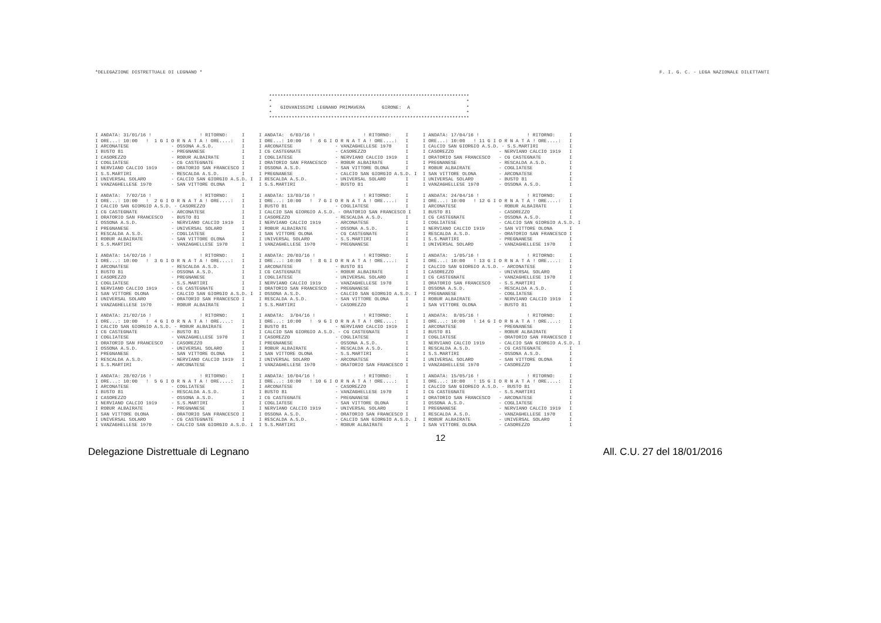*DELEGAZIONE DISTRETTUALE DI LEGNANO * F. I. G. C. - LEGA NAZIONALE DILETTANTI
***********************************************************************
*                                                                     *
*   GIOVANISSIMI LEGNANO PRIMAVERA      GIRONE:  A                    *
*                                                                     *
***********************************************************************
I ANDATA: 31/01/16 !                 ! RITORNO:     I
I ORE...: 10:00   !  1 G I O R N A T A ! ORE....:   I
I ARCONATESE               - OSSONA A.S.D.          I
I BUSTO 81                 - PREGNANESE             I
I CASOREZZO                - ROBUR ALBAIRATE        I
I COGLIATESE               - CG CASTEGNATE          I
I NERVIANO CALCIO 1919     - ORATORIO SAN FRANCESCO I
I S.S.MARTIRI              - RESCALDA A.S.D.        I
I UNIVERSAL SOLARO         - CALCIO SAN GIORGIO A.S.D. I
I VANZAGHELLESE 1970       - SAN VITTORE OLONA      I

I ANDATA:  7/02/16 !                 ! RITORNO:     I
I ORE...: 10:00   !  2 G I O R N A T A ! ORE....:   I
I CALCIO SAN GIORGIO A.S.D. - CASOREZZO             I
I CG CASTEGNATE            - ARCONATESE             I
I ORATORIO SAN FRANCESCO   - BUSTO 81               I
I OSSONA A.S.D.            - NERVIANO CALCIO 1919   I
I PREGNANESE               - UNIVERSAL SOLARO       I
I RESCALDA A.S.D.          - COGLIATESE             I
I ROBUR ALBAIRATE          - SAN VITTORE OLONA      I
I S.S.MARTIRI              - VANZAGHELLESE 1970     I

I ANDATA: 14/02/16 !                 ! RITORNO:     I
I ORE...: 10:00   !  3 G I O R N A T A ! ORE....:   I
I ARCONATESE               - RESCALDA A.S.D.        I
I BUSTO 81                 - OSSONA A.S.D.          I
I CASOREZZO                - PREGNANESE             I
I COGLIATESE               - S.S.MARTIRI            I
I NERVIANO CALCIO 1919     - CG CASTEGNATE          I
I SAN VITTORE OLONA        - CALCIO SAN GIORGIO A.S.D. I
I UNIVERSAL SOLARO         - ORATORIO SAN FRANCESCO I
I VANZAGHELLESE 1970       - ROBUR ALBAIRATE        I

I ANDATA: 21/02/16 !                 ! RITORNO:     I
I ORE...: 10:00   !  4 G I O R N A T A ! ORE....:   I
I CALCIO SAN GIORGIO A.S.D. - ROBUR ALBAIRATE       I
I CG CASTEGNATE            - BUSTO 81               I
I COGLIATESE               - VANZAGHELLESE 1970     I
I ORATORIO SAN FRANCESCO   - CASOREZZO              I
I OSSONA A.S.D.            - UNIVERSAL SOLARO       I
I PREGNANESE               - SAN VITTORE OLONA      I
I RESCALDA A.S.D.          - NERVIANO CALCIO 1919   I
I S.S.MARTIRI              - ARCONATESE             I

I ANDATA: 28/02/16 !                 ! RITORNO:     I
I ORE...: 10:00   !  5 G I O R N A T A ! ORE....:   I
I ARCONATESE               - COGLIATESE             I
I BUSTO 81                 - RESCALDA A.S.D.        I
I CASOREZZO                - OSSONA A.S.D.          I
I NERVIANO CALCIO 1919     - S.S.MARTIRI            I
I ROBUR ALBAIRATE          - PREGNANESE             I
I SAN VITTORE OLONA        - ORATORIO SAN FRANCESCO I
I UNIVERSAL SOLARO         - CG CASTEGNATE          I
I VANZAGHELLESE 1970       - CALCIO SAN GIORGIO A.S.D. I
I ANDATA:  6/03/16 !                 ! RITORNO:     I
I ORE...: 10:00   !  6 G I O R N A T A ! ORE....:   I
I ARCONATESE               - VANZAGHELLESE 1970     I
I CG CASTEGNATE            - CASOREZZO              I
I COGLIATESE               - NERVIANO CALCIO 1919   I
I ORATORIO SAN FRANCESCO   - ROBUR ALBAIRATE        I
I OSSONA A.S.D.            - SAN VITTORE OLONA      I
I PREGNANESE               - CALCIO SAN GIORGIO A.S.D. I
I RESCALDA A.S.D.          - UNIVERSAL SOLARO       I
I S.S.MARTIRI              - BUSTO 81               I

I ANDATA: 13/03/16 !                 ! RITORNO:     I
I ORE...: 10:00   !  7 G I O R N A T A ! ORE....:   I
I BUSTO 81                 - COGLIATESE             I
I CALCIO SAN GIORGIO A.S.D. - ORATORIO SAN FRANCESCO I
I CASOREZZO                - RESCALDA A.S.D.        I
I NERVIANO CALCIO 1919     - ARCONATESE             I
I ROBUR ALBAIRATE          - OSSONA A.S.D.          I
I SAN VITTORE OLONA        - CG CASTEGNATE          I
I UNIVERSAL SOLARO         - S.S.MARTIRI            I
I VANZAGHELLESE 1970       - PREGNANESE             I

I ANDATA: 20/03/16 !                 ! RITORNO:     I
I ORE...: 10:00   !  8 G I O R N A T A ! ORE....:   I
I ARCONATESE               - BUSTO 81               I
I CG CASTEGNATE            - ROBUR ALBAIRATE        I
I COGLIATESE               - UNIVERSAL SOLARO       I
I NERVIANO CALCIO 1919     - VANZAGHELLESE 1970     I
I ORATORIO SAN FRANCESCO   - PREGNANESE             I
I OSSONA A.S.D.            - CALCIO SAN GIORGIO A.S.D. I
I RESCALDA A.S.D.          - SAN VITTORE OLONA      I
I S.S.MARTIRI              - CASOREZZO              I

I ANDATA:  3/04/16 !                 ! RITORNO:     I
I ORE...: 10:00   !  9 G I O R N A T A ! ORE....:   I
I BUSTO 81                 - NERVIANO CALCIO 1919   I
I CALCIO SAN GIORGIO A.S.D. - CG CASTEGNATE         I
I CASOREZZO                - COGLIATESE             I
I PREGNANESE               - OSSONA A.S.D.          I
I ROBUR ALBAIRATE          - RESCALDA A.S.D.        I
I SAN VITTORE OLONA        - S.S.MARTIRI            I
I UNIVERSAL SOLARO         - ARCONATESE             I
I VANZAGHELLESE 1970       - ORATORIO SAN FRANCESCO I

I ANDATA: 10/04/16 !                 ! RITORNO:     I
I ORE...: 10:00   ! 10 G I O R N A T A ! ORE....:   I
I ARCONATESE               - CASOREZZO              I
I BUSTO 81                 - VANZAGHELLESE 1970     I
I CG CASTEGNATE            - PREGNANESE             I
I COGLIATESE               - SAN VITTORE OLONA      I
I NERVIANO CALCIO 1919     - UNIVERSAL SOLARO       I
I OSSONA A.S.D.            - ORATORIO SAN FRANCESCO I
I RESCALDA A.S.D.          - CALCIO SAN GIORGIO A.S.D. I
I S.S.MARTIRI              - ROBUR ALBAIRATE        I
I ANDATA: 17/04/16 !                 ! RITORNO:     I
I ORE...: 10:00   ! 11 G I O R N A T A ! ORE....:   I
I CALCIO SAN GIORGIO A.S.D. - S.S.MARTIRI           I
I CASOREZZO                - NERVIANO CALCIO 1919   I
I ORATORIO SAN FRANCESCO   - CG CASTEGNATE          I
I PREGNANESE               - RESCALDA A.S.D.        I
I ROBUR ALBAIRATE          - COGLIATESE             I
I SAN VITTORE OLONA        - ARCONATESE             I
I UNIVERSAL SOLARO         - BUSTO 81               I
I VANZAGHELLESE 1970       - OSSONA A.S.D.          I

I ANDATA: 24/04/16 !                 ! RITORNO:     I
I ORE...: 10:00   ! 12 G I O R N A T A ! ORE....:   I
I ARCONATESE               - ROBUR ALBAIRATE        I
I BUSTO 81                 - CASOREZZO              I
I CG CASTEGNATE            - OSSONA A.S.D.          I
I COGLIATESE               - CALCIO SAN GIORGIO A.S.D. I
I NERVIANO CALCIO 1919     - SAN VITTORE OLONA      I
I RESCALDA A.S.D.          - ORATORIO SAN FRANCESCO I
I S.S.MARTIRI              - PREGNANESE             I
I UNIVERSAL SOLARO         - VANZAGHELLESE 1970     I

I ANDATA:  1/05/16 !                 ! RITORNO:     I
I ORE...: 10:00   ! 13 G I O R N A T A ! ORE....:   I
I CALCIO SAN GIORGIO A.S.D. - ARCONATESE            I
I CASOREZZO                - UNIVERSAL SOLARO       I
I CG CASTEGNATE            - VANZAGHELLESE 1970     I
I ORATORIO SAN FRANCESCO   - S.S.MARTIRI            I
I OSSONA A.S.D.            - RESCALDA A.S.D.        I
I PREGNANESE               - COGLIATESE             I
I ROBUR ALBAIRATE          - NERVIANO CALCIO 1919   I
I SAN VITTORE OLONA        - BUSTO 81               I

I ANDATA:  8/05/16 !                 ! RITORNO:     I
I ORE...: 10:00   ! 14 G I O R N A T A ! ORE....:   I
I ARCONATESE               - PREGNANESE             I
I BUSTO 81                 - ROBUR ALBAIRATE        I
I COGLIATESE               - ORATORIO SAN FRANCESCO I
I NERVIANO CALCIO 1919     - CALCIO SAN GIORGIO A.S.D. I
I RESCALDA A.S.D.          - CG CASTEGNATE          I
I S.S.MARTIRI              - OSSONA A.S.D.          I
I UNIVERSAL SOLARO         - SAN VITTORE OLONA      I
I VANZAGHELLESE 1970       - CASOREZZO              I

I ANDATA: 15/05/16 !                 ! RITORNO:     I
I ORE...: 10:00   ! 15 G I O R N A T A ! ORE....:   I
I CALCIO SAN GIORGIO A.S.D. - BUSTO 81              I
I CG CASTEGNATE            - S.S.MARTIRI            I
I ORATORIO SAN FRANCESCO   - ARCONATESE             I
I OSSONA A.S.D.            - COGLIATESE             I
I PREGNANESE               - NERVIANO CALCIO 1919   I
I RESCALDA A.S.D.          - VANZAGHELLESE 1970     I
I ROBUR ALBAIRATE          - UNIVERSAL SOLARO       I
I SAN VITTORE OLONA        - CASOREZZO              I
12
Delegazione Distrettuale di Legnano All. C.U. 27 del 18/01/2016